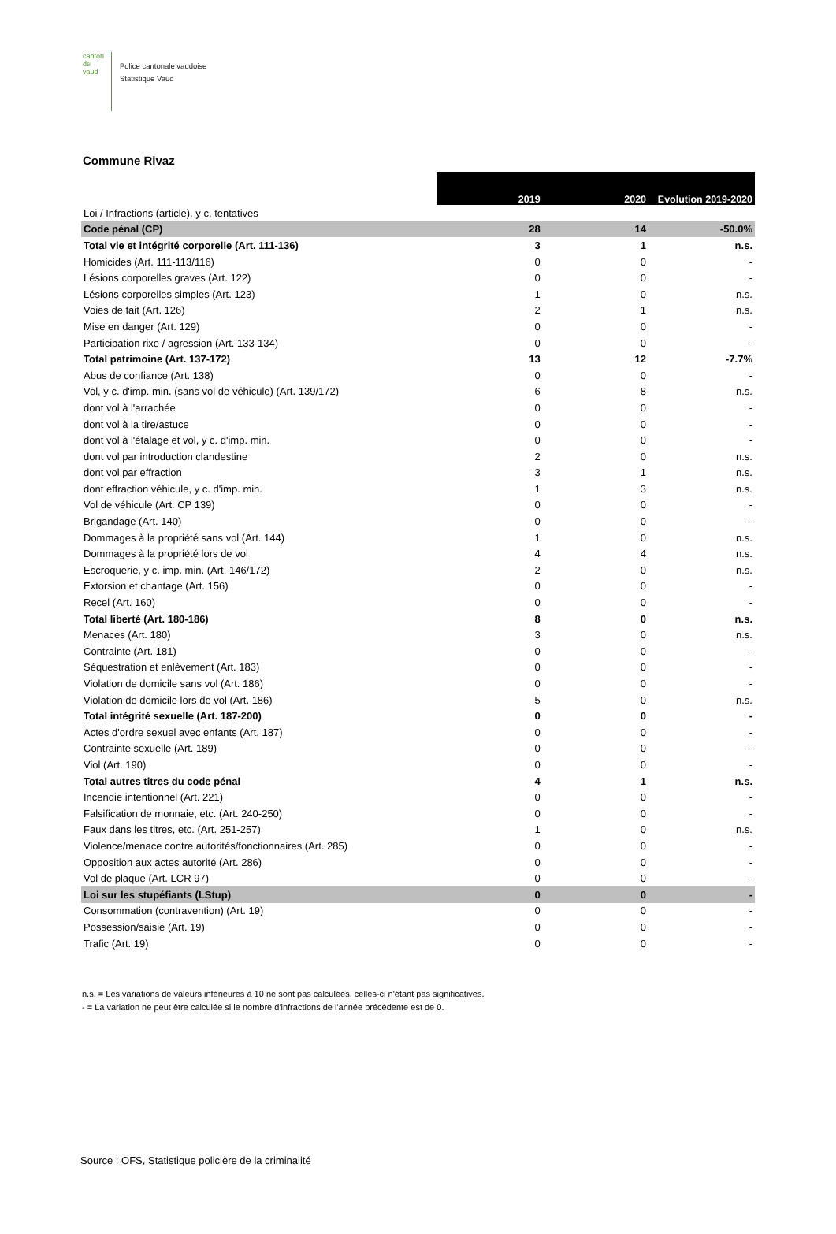canton de vaud
Police cantonale vaudoise
Statistique Vaud
Commune Rivaz
| | 2019 | 2020 | Evolution 2019-2020 |
| Loi / Infractions (article), y c. tentatives | | | |
| Code pénal (CP) | 28 | 14 | -50.0% |
| Total vie et intégrité corporelle (Art. 111-136) | 3 | 1 | n.s. |
| Homicides (Art. 111-113/116) | 0 | 0 | - |
| Lésions corporelles graves (Art. 122) | 0 | 0 | - |
| Lésions corporelles simples (Art. 123) | 1 | 0 | n.s. |
| Voies de fait (Art. 126) | 2 | 1 | n.s. |
| Mise en danger (Art. 129) | 0 | 0 | - |
| Participation rixe / agression (Art. 133-134) | 0 | 0 | - |
| Total patrimoine (Art. 137-172) | 13 | 12 | -7.7% |
| Abus de confiance (Art. 138) | 0 | 0 | - |
| Vol, y c. d'imp. min. (sans vol de véhicule) (Art. 139/172) | 6 | 8 | n.s. |
| dont vol à l'arrachée | 0 | 0 | - |
| dont vol à la tire/astuce | 0 | 0 | - |
| dont vol à l'étalage et vol, y c. d'imp. min. | 0 | 0 | - |
| dont vol par introduction clandestine | 2 | 0 | n.s. |
| dont vol par effraction | 3 | 1 | n.s. |
| dont effraction véhicule, y c. d'imp. min. | 1 | 3 | n.s. |
| Vol de véhicule (Art. CP 139) | 0 | 0 | - |
| Brigandage (Art. 140) | 0 | 0 | - |
| Dommages à la propriété sans vol (Art. 144) | 1 | 0 | n.s. |
| Dommages à la propriété lors de vol | 4 | 4 | n.s. |
| Escroquerie, y c. imp. min. (Art. 146/172) | 2 | 0 | n.s. |
| Extorsion et chantage (Art. 156) | 0 | 0 | - |
| Recel (Art. 160) | 0 | 0 | - |
| Total liberté (Art. 180-186) | 8 | 0 | n.s. |
| Menaces (Art. 180) | 3 | 0 | n.s. |
| Contrainte (Art. 181) | 0 | 0 | - |
| Séquestration et enlèvement (Art. 183) | 0 | 0 | - |
| Violation de domicile sans vol (Art. 186) | 0 | 0 | - |
| Violation de domicile lors de vol (Art. 186) | 5 | 0 | n.s. |
| Total intégrité sexuelle (Art. 187-200) | 0 | 0 | - |
| Actes d'ordre sexuel avec enfants (Art. 187) | 0 | 0 | - |
| Contrainte sexuelle (Art. 189) | 0 | 0 | - |
| Viol (Art. 190) | 0 | 0 | - |
| Total autres titres du code pénal | 4 | 1 | n.s. |
| Incendie intentionnel (Art. 221) | 0 | 0 | - |
| Falsification de monnaie, etc. (Art. 240-250) | 0 | 0 | - |
| Faux dans les titres, etc. (Art. 251-257) | 1 | 0 | n.s. |
| Violence/menace contre autorités/fonctionnaires (Art. 285) | 0 | 0 | - |
| Opposition aux actes autorité (Art. 286) | 0 | 0 | - |
| Vol de plaque (Art. LCR 97) | 0 | 0 | - |
| Loi sur les stupéfiants (LStup) | 0 | 0 | - |
| Consommation (contravention) (Art. 19) | 0 | 0 | - |
| Possession/saisie (Art. 19) | 0 | 0 | - |
| Trafic (Art. 19) | 0 | 0 | - |
n.s. = Les variations de valeurs inférieures à 10 ne sont pas calculées, celles-ci n'étant pas significatives.
- = La variation ne peut être calculée si le nombre d'infractions de l'année précédente est de 0.
Source : OFS, Statistique policière de la criminalité